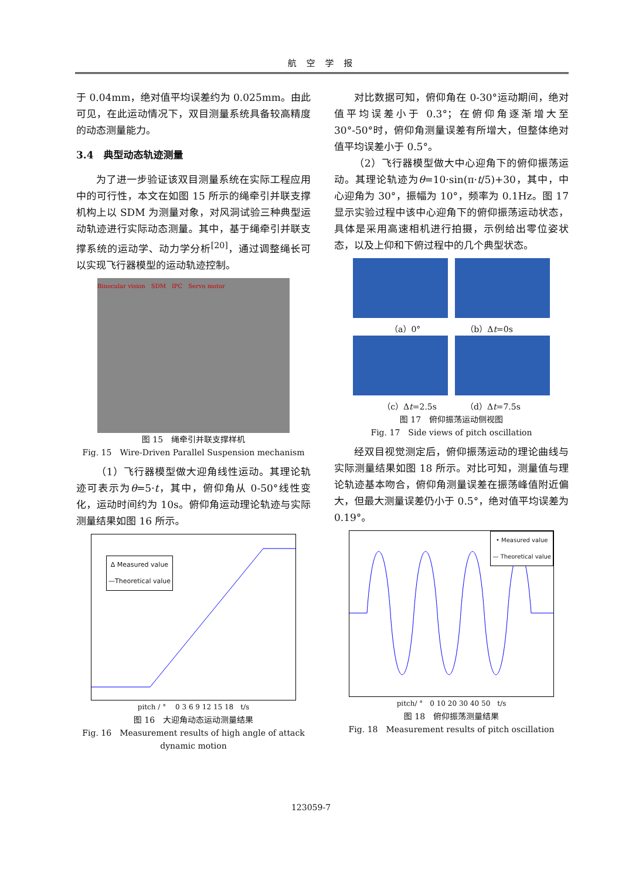航 空 学 报
于 0.04mm，绝对值平均误差约为 0.025mm。由此可见，在此运动情况下，双目测量系统具备较高精度的动态测量能力。
3.4　典型动态轨迹测量
为了进一步验证该双目测量系统在实际工程应用中的可行性，本文在如图 15 所示的绳牵引并联支撑机构上以 SDM 为测量对象，对风洞试验三种典型运动轨迹进行实际动态测量。其中，基于绳牵引并联支撑系统的运动学、动力学分析<sup>[20]</sup>，通过调整绳长可以实现飞行器模型的运动轨迹控制。
Binocular vision　SDM　IPC　Servo motor
图 15　绳牵引并联支撑样机
Fig. 15　Wire-Driven Parallel Suspension mechanism
（1）飞行器模型做大迎角线性运动。其理论轨迹可表示为θ=5·t，其中，俯仰角从 0-50°线性变化，运动时间约为 10s。俯仰角运动理论轨迹与实际测量结果如图 16 所示。
Δ Measured value
—Theoretical value
pitch / ° 　0 3 6 9 12 15 18　t/s
图 16　大迎角动态运动测量结果
Fig. 16　Measurement results of high angle of attack dynamic motion
对比数据可知，俯仰角在 0-30°运动期间，绝对值平均误差小于 0.3°；在俯仰角逐渐增大至 30°-50°时，俯仰角测量误差有所增大，但整体绝对值平均误差小于 0.5°。
（2）飞行器模型做大中心迎角下的俯仰振荡运动。其理论轨迹为θ=10·sin(π·t/5)+30，其中，中心迎角为 30°，振幅为 10°，频率为 0.1Hz。图 17 显示实验过程中该中心迎角下的俯仰振荡运动状态，具体是采用高速相机进行拍摄，示例给出零位姿状态，以及上仰和下俯过程中的几个典型状态。
（a）0°　　　　　　（b）Δt=0s
（c）Δt=2.5s　　　　（d）Δt=7.5s
图 17　俯仰振荡运动侧视图
Fig. 17　Side views of pitch oscillation
经双目视觉测定后，俯仰振荡运动的理论曲线与实际测量结果如图 18 所示。对比可知，测量值与理论轨迹基本吻合，俯仰角测量误差在振荡峰值附近偏大，但最大测量误差仍小于 0.5°，绝对值平均误差为 0.19°。
• Measured value
— Theoretical value
pitch/ °　0 10 20 30 40 50　t/s
图 18　俯仰振荡测量结果
Fig. 18　Measurement results of pitch oscillation
123059-7